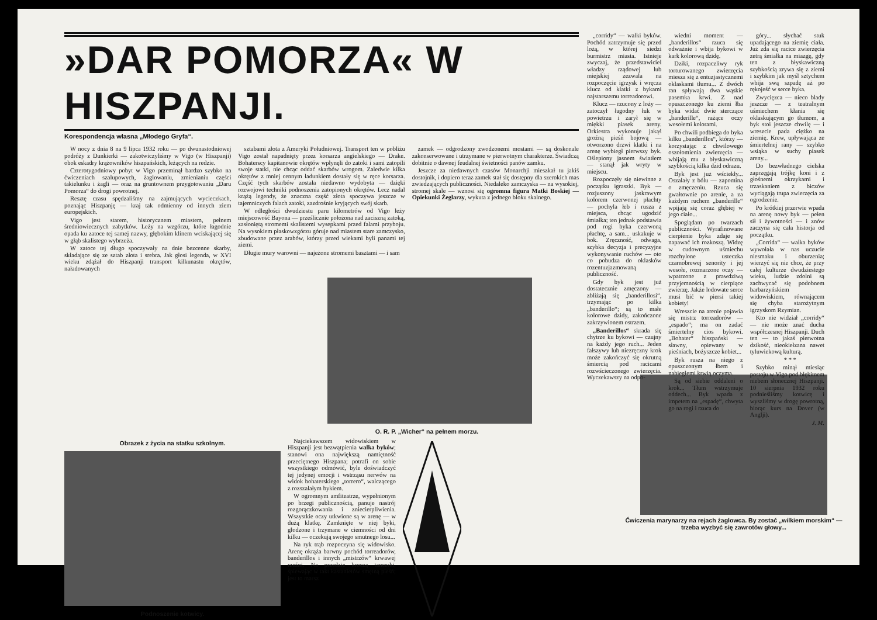»DAR POMORZA« W HISZPANJI.
Korespondencja własna „Młodego Gryfa“.
W nocy z dnia 8 na 9 lipca 1932 roku — po dwunastodniowej podróży z Dunkierki — zakotwiczyliśmy w Vigo (w Hiszpanji) obok eskadry krążowników hiszpańskich, leżących na redzie.
Czterotygodniowy pobyt w Vigo przeminął bardzo szybko na ćwiczeniach szalupowych, żaglowaniu, zmienianiu części takielunku i żagli — oraz na gruntownem przygotowaniu „Daru Pomorza“ do drogi powrotnej.
Resztę czasu spędzaliśmy na zajmujących wycieczkach, poznając Hiszpanję — kraj tak odmienny od innych ziem europejskich.
Vigo jest starem, historycznem miastem, pełnem średniowiecznych zabytków. Leży na wzgórzu, które łagodnie opada ku zatoce tej samej nazwy, głębokim klinem wciskającej się w głąb skalistego wybrzeża.
W zatoce tej długo spoczywały na dnie bezcenne skarby, składające się ze sztab złota i srebra. Jak głosi legenda, w XVI wieku zdążał do Hiszpanji transport kilkunastu okrętów, naładowanych
sztabami złota z Ameryki Południowej. Transport ten w pobliżu Vigo został napadnięty przez korsarza angielskiego — Drake. Bohaterscy kapitanowie okrętów wpłynęli do zatoki i sami zatopili swoje statki, nie chcąc oddać skarbów wrogom. Zaledwie kilka okrętów z mniej cennym ładunkiem dostały się w ręce korsarza. Część tych skarbów została niedawno wydobyta — dzięki rozwojowi techniki podnoszenia zatopionych okrętów. Lecz nadal krążą legendy, że znaczna część złota spoczywa jeszcze w tajemniczych falach zatoki, zazdrośnie kryjących swój skarb.
W odległości dwudziestu paru kilometrów od Vigo leży miejscowość Bayona — prześlicznie położona nad zaciszną zatoką, zasłoniętą stromemi skalistemi wysepkami przed falami przyboju. Na wysokiem płaskowzgórzu góruje nad miastem stare zamczysko, zbudowane przez arabów, którzy przed wiekami byli panami tej ziemi.
Długie mury warowni — najeżone stromemi basztami — i sam
zamek — odgrodzony zwodzonemi mostami — są doskonale zakonserwowane i utrzymane w pierwotnym charakterze. Świadczą dobitnie o dawnej feudalnej świetności panów zamku.
Jeszcze za niedawnych czasów Monarchji mieszkał tu jakiś dostojnik, i dopiero teraz zamek stał się dostępny dla szerokich mas zwiedzających publiczności. Niedaleko zamczyska — na wysokiej, stromej skale — wznosi się ogromna figura Matki Boskiej — Opiekunki Żeglarzy, wykuta z jednego bloku skalnego.
O. R. P. „Wicher“ na pełnem morzu.
Obrazek z życia na statku szkolnym.
Podnoszenie kotwicy.
Najciekawszem widowiskiem w Hiszpanji jest bezwątpienia walka byków; stanowi ona największą namiętność przeciętnego Hiszpana; potrafi on sobie wszystkiego odmówić, byle doświadczyć tej jedynej emocji i wstrząsu nerwów na widok bohaterskiego „torrero“, walczącego z rozszalałym bykiem.
W ogromnym amfiteatrze, wypełnionym po brzegi publicznością, panuje nastrój rozgorączkowania i zniecierpliwienia. Wszystkie oczy utkwione są w arenę — w dużą klatkę. Zamknięte w niej byki, głodzone i trzymane w ciemności od dni kilku — oczekują swojego smutnego losu...
Na ryk trąb rozpoczyna się widowisko. Arenę okrąża barwny pochód torreadorów, banderillos i innych „mistrzów“ krwawej rzeźni. Na przedzie kroczą tancerki, śpiewając w takt kastanietów smętną pieśń; jest to marsz
„corridy“ — walki byków. Pochód zatrzymuje się przed lożą, w której siedzi burmistrz miasta. Istnieje zwyczaj, że przedstawiciel władzy rządowej lub miejskiej zezwala na rozpoczęcie igrzysk i wręcza klucz od klatki z bykami najstarszemu torreadorowi.
Klucz — rzucony z loży — zatoczył łagodny łuk w powietrzu i zarył się w miękki piasek areny. Orkiestra wykonuje jakąś groźną pieśń bojową — otworzono drzwi klatki i na arenę wybiegł pierwszy byk. Oślepiony jasnem światłem — stanął jak wryty w miejscu.
Rozpoczęły się niewinne z początku igraszki. Byk — rozjuszony jaskrawym kolorem czerwonej płachty — pochyla łeb i rusza z miejsca, chcąc ugodzić śmiałka; ten jednak podstawia pod rogi byka czerwoną płachtę, a sam... uskakuje w bok. Zręczność, odwaga, szybka decyzja i precyzyjne wykonywanie ruchów — oto co pobudza do oklasków rozentuzjazmowaną publiczność.
Gdy byk jest już dostatecznie zmęczony — zbliżają się „banderillosi“, trzymając po kilka „banderillo“; są to małe kolorowe dzidy, zakończone zakrzywionem ostrzem.
„Banderillos“ skrada się chytrze ku bykowi — czujny na każdy jego ruch... Jeden fałszywy lub niezręczny krok może zakończyć się okrutną śmiercią pod racicami rozwścieczonego zwierzęcia. Wyczekawszy na odpo-
wiedni moment — „banderillos“ rzuca się odważnie i wbija bykowi w kark kolorową dzidę.
Dziki, rozpaczliwy ryk torturowanego zwierzęcia miesza się z entuzjastycznemi oklaskami tłumu... Z dwóch ran spływają dwa wąskie pasemka krwi. Z nad opuszczonego ku ziemi łba byka widać dwie sterczące „banderille“, rażące oczy wesołemi kolorami.
Po chwili podbiega do byka kilku „banderillos“, którzy — korzystając z chwilowego oszołomienia zwierzęcia — wbijają mu z błyskawiczną szybkością kilka dzid odrazu.
Byk jest już wściekły... Oszalały z bólu — zapomina o zmęczeniu. Rzuca się gwałtownie po arenie, a za każdym ruchem „banderille“ wpijają się coraz głębiej w jego ciało...
Spoglądam po twarzach publiczności. Wyrafinowane cierpienie byka zdaje się napawać ich rozkoszą. Widzę w cudownym uśmiechu rozchylone usteczka czarnobrewej senority i jej wesołe, rozmarzone oczy — wpatrzone z prawdziwą przyjemnością w cierpiące zwierzę. Jakże lodowate serce musi bić w piersi takiej kobiety!
Wreszcie na arenie pojawia się mistrz torreadorów — „espado“; ma on zadać śmiertelny cios bykowi. „Bohater“ hiszpański — sławny, opiewany w pieśniach, bożyszcze kobiet...
Byk rusza na niego z opuszczonym łbem i nabiegłemi krwią oczyma.
Są od siebie oddaleni o krok... Tłum wstrzymuje oddech... Byk wpada z impetem na „espadę“, chwyta go na rogi i rzuca do
góry... słychać stuk upadającego na ziemię ciała. Już zda się racice zwierzęcia zetrą śmiałka na miazgę, gdy ten z błyskawiczną szybkością zrywa się z ziemi i szybkim jak myśl sztychem wbija swą szpadę aż po rękojeść w serce byka.
Zwycięzca — nieco blady jeszcze — z teatralnym uśmiechem kłania się oklaskującym go tłumom, a byk stoi jeszcze chwilę — i wreszcie pada ciężko na ziemię. Krew, upływająca ze śmiertelnej rany — szybko wsiąka w suchy piasek areny...
Do bezwładnego cielska zaprzęgają trójkę koni i z głośnemi okrzykami i trzaskaniem z biczów wyciągają trupa zwierzęcia za ogrodzenie.
Po krótkiej przerwie wpada na arenę nowy byk — pełen sił i żywotności — i znów zaczyna się cała historja od początku.
„Corrida“ — walka byków wywołała w nas uczucie niesmaku i oburzenia; wierzyć się nie chce, że przy całej kulturze dwudziestego wieku, ludzie zdolni są zachwycać się podobnem barbarzyńskiem widowiskiem, równającem się chyba starożytnym igrzyskom Rzymian.
Kto nie widział „corridy“ — nie może znać ducha współczesnej Hiszpanji. Duch ten — to jakaś pierwotna dzikość, nieokiełzana nawet tyluwiekową kulturą.
* * *
Szybko minął miesiąc postoju w Vigo pod błękitnem niebem słonecznej Hiszpanji. 10 sierpnia 1932 roku podnieśliśmy kotwicę i wyszliśmy w drogę powrotną, biorąc kurs na Dover (w Anglji).
J. M.
Ćwiczenia marynarzy na rejach żaglowca. By zostać „wilkiem morskim“ — trzeba wyzbyć się zawrotów głowy...